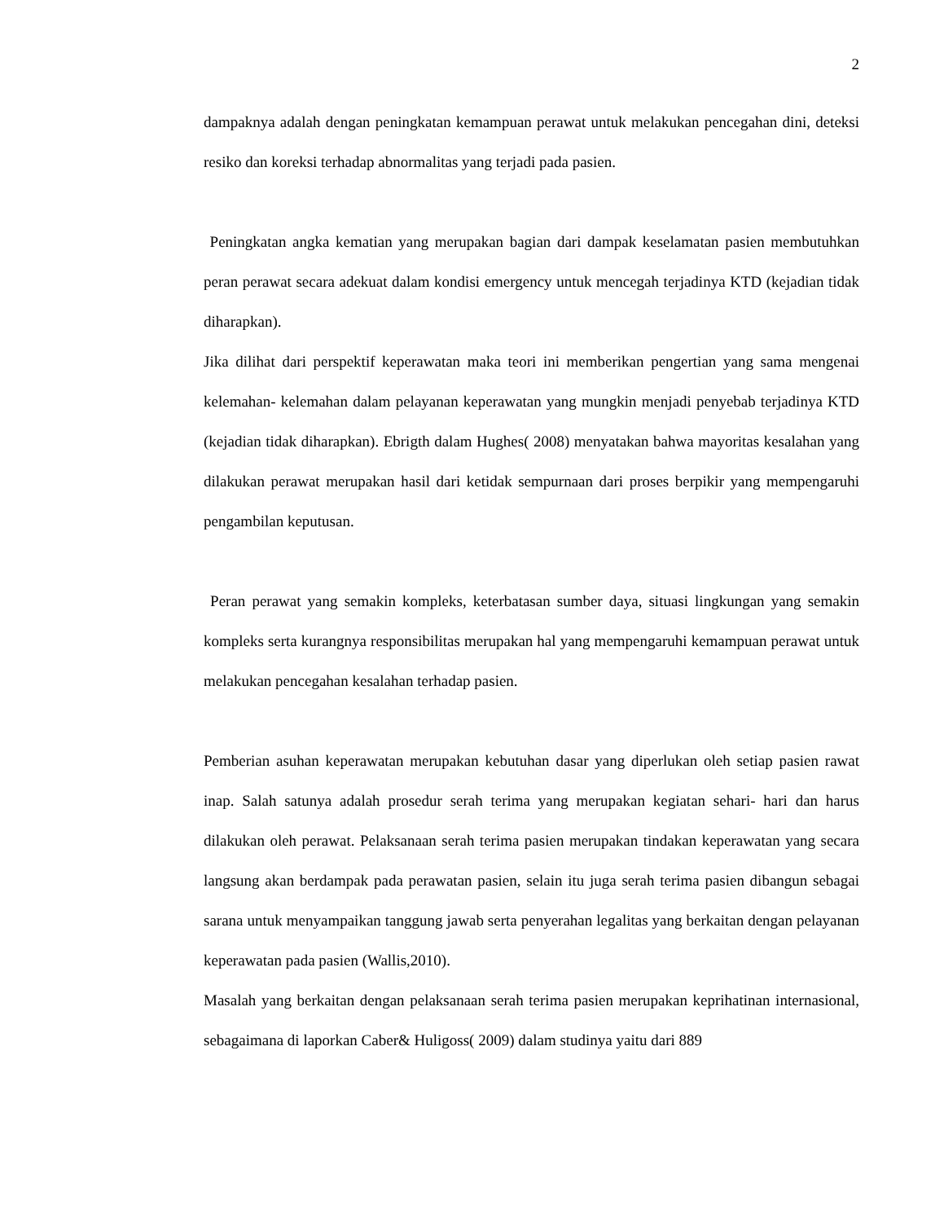2
dampaknya adalah dengan peningkatan kemampuan perawat untuk melakukan pencegahan dini, deteksi resiko dan koreksi terhadap abnormalitas yang terjadi pada pasien.
Peningkatan angka kematian yang merupakan bagian dari dampak keselamatan pasien membutuhkan peran perawat secara adekuat dalam kondisi emergency untuk mencegah terjadinya KTD (kejadian tidak diharapkan).
Jika dilihat dari perspektif keperawatan maka teori ini memberikan pengertian yang sama mengenai kelemahan- kelemahan dalam pelayanan keperawatan yang mungkin menjadi penyebab terjadinya KTD (kejadian tidak diharapkan). Ebrigth dalam Hughes( 2008) menyatakan bahwa mayoritas kesalahan yang dilakukan perawat merupakan hasil dari ketidak sempurnaan dari proses berpikir yang mempengaruhi pengambilan keputusan.
Peran perawat yang semakin kompleks, keterbatasan sumber daya, situasi lingkungan yang semakin kompleks serta kurangnya responsibilitas merupakan hal yang mempengaruhi kemampuan perawat untuk melakukan pencegahan kesalahan terhadap pasien.
Pemberian asuhan keperawatan merupakan kebutuhan dasar yang diperlukan oleh setiap pasien rawat inap. Salah satunya adalah prosedur serah terima yang merupakan kegiatan sehari- hari dan harus dilakukan oleh perawat. Pelaksanaan serah terima pasien merupakan tindakan keperawatan yang secara langsung akan berdampak pada perawatan pasien, selain itu juga serah terima pasien dibangun sebagai sarana untuk menyampaikan tanggung jawab serta penyerahan legalitas yang berkaitan dengan pelayanan keperawatan pada pasien (Wallis,2010).
Masalah yang berkaitan dengan pelaksanaan serah terima pasien merupakan keprihatinan internasional, sebagaimana di laporkan Caber& Huligoss( 2009) dalam studinya yaitu dari 889